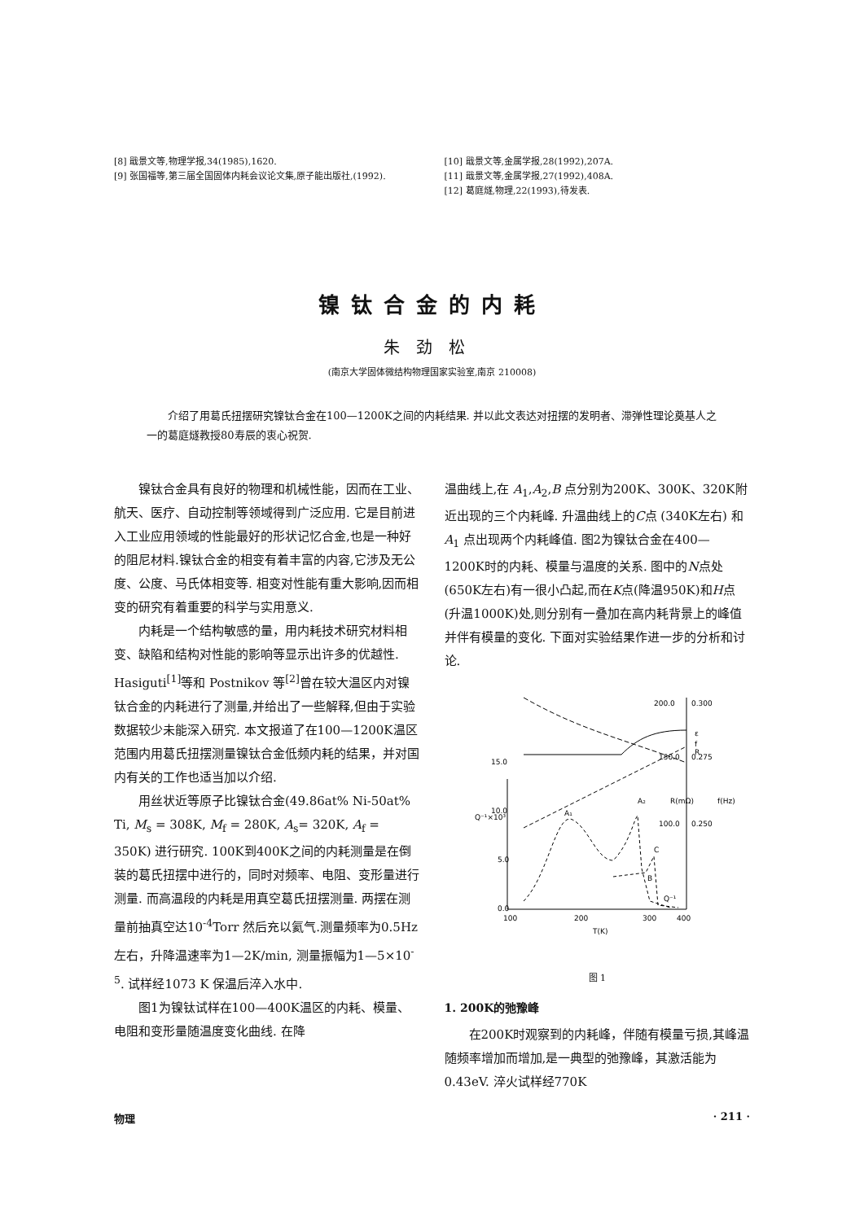[8] 戢景文等,物理学报,34(1985),1620.
[9] 张国福等,第三届全国固体内耗会议论文集,原子能出版社,(1992).
[10] 戢景文等,金属学报,28(1992),207A.
[11] 戢景文等,金属学报,27(1992),408A.
[12] 葛庭燧,物理,22(1993),待发表.
镍钛合金的内耗
朱劲松
(南京大学固体微结构物理国家实验室,南京 210008)
介绍了用葛氏扭摆研究镍钛合金在100—1200K之间的内耗结果. 并以此文表达对扭摆的发明者、滞弹性理论奠基人之一的葛庭燧教授80寿辰的衷心祝贺.
镍钛合金具有良好的物理和机械性能，因而在工业、航天、医疗、自动控制等领域得到广泛应用. 它是目前进入工业应用领域的性能最好的形状记忆合金,也是一种好的阻尼材料.镍钛合金的相变有着丰富的内容,它涉及无公度、公度、马氏体相变等. 相变对性能有重大影响,因而相变的研究有着重要的科学与实用意义.
内耗是一个结构敏感的量，用内耗技术研究材料相变、缺陷和结构对性能的影响等显示出许多的优越性. Hasiguti<sup>[1]</sup>等和 Postnikov 等<sup>[2]</sup>曾在较大温区内对镍钛合金的内耗进行了测量,并给出了一些解释,但由于实验数据较少未能深入研究. 本文报道了在100—1200K温区范围内用葛氏扭摆测量镍钛合金低频内耗的结果，并对国内有关的工作也适当加以介绍.
用丝状近等原子比镍钛合金(49.86at% Ni-50at% Ti, M<sub>s</sub> = 308K, M<sub>f</sub> = 280K, A<sub>s</sub>= 320K, A<sub>f</sub> = 350K) 进行研究. 100K到400K之间的内耗测量是在倒装的葛氏扭摆中进行的，同时对频率、电阻、变形量进行测量. 而高温段的内耗是用真空葛氏扭摆测量. 两摆在测量前抽真空达10<sup>-4</sup>Torr 然后充以氦气.测量频率为0.5Hz 左右，升降温速率为1—2K/min, 测量振幅为1—5×10<sup>-5</sup>. 试样经1073 K 保温后淬入水中.
图1为镍钛试样在100—400K温区的内耗、模量、电阻和变形量随温度变化曲线. 在降
温曲线上,在 A<sub>1</sub>,A<sub>2</sub>,B 点分别为200K、300K、320K附近出现的三个内耗峰. 升温曲线上的C点 (340K左右) 和 A<sub>1</sub> 点出现两个内耗峰值. 图2为镍钛合金在400—1200K时的内耗、模量与温度的关系. 图中的N点处 (650K左右)有一很小凸起,而在K点(降温950K)和H点(升温1000K)处,则分别有一叠加在高内耗背景上的峰值并伴有模量的变化. 下面对实验结果作进一步的分析和讨论.
0.0
5.0
10.0
15.0
100
200
300
400
T(K)
200.0
0.300
150.0
0.275
100.0
0.250
Q⁻¹×10³
R(mΩ)
f(Hz)
ε
f
R
A₁
A₂
C
B
Q⁻¹
图 1
1. 200K的弛豫峰
在200K时观察到的内耗峰，伴随有模量亏损,其峰温随频率增加而增加,是一典型的弛豫峰，其激活能为0.43eV. 淬火试样经770K
物理 · 211 ·